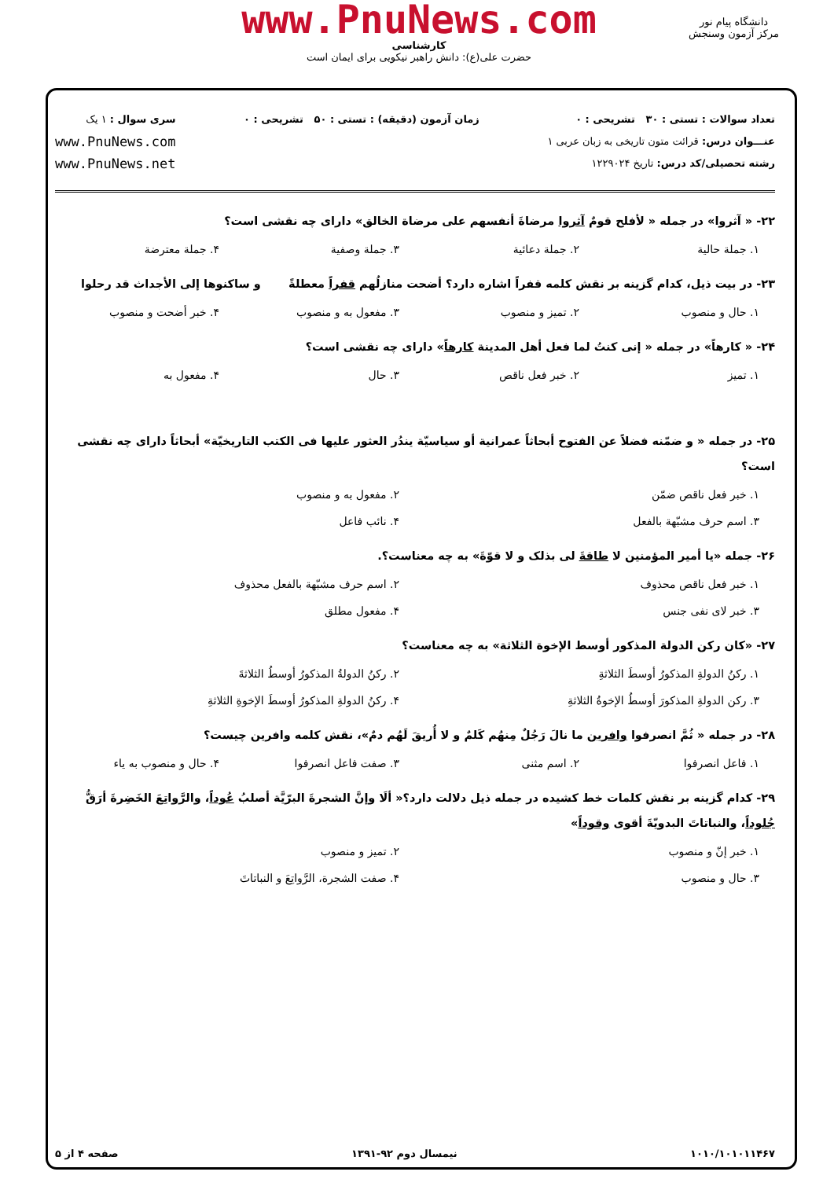دانشگاه پیام نور
مرکز آزمون وسنجش
www.PnuNews.com
کارشناسی
حضرت علی(ع): دانش راهبر نیکویی برای ایمان است
تعداد سوالات : تستی : ۳۰ تشریحی : ۰
عنـــوان درس: قرائت متون تاریخی به زبان عربی ۱
رشته تحصیلی/کد درس: تاریخ ۱۲۲۹۰۲۴
زمان آزمون (دقیقه) : تستی : ۵۰ تشریحی : ۰
سری سوال : ۱ یک
www.PnuNews.com
www.PnuNews.net
۲۲- « آثروا» در جمله « لأفلح قومٌ آثروا مرضاةَ أنفسهم علی مرضاة الخالق» دارای چه نقشی است؟
۱. جملة حالیة ۲. جملة دعائیة ۳. جملة وصفیة ۴. جملة معترضة
۲۳- در بیت ذیل، کدام گزینه بر نقش کلمه قفراً اشاره دارد؟ أضحت منازلُهم قفراً معطلةً و ساکنوها إلی الأجداث قد رحلوا
۱. حال و منصوب ۲. تمیز و منصوب ۳. مفعول به و منصوب ۴. خبر أضحت و منصوب
۲۴- « کارهاً» در جمله « إنی کنتُ لما فعل أهل المدینة کارهاً» دارای چه نقشی است؟
۱. تمیز ۲. خبر فعل ناقص ۳. حال ۴. مفعول به
۲۵- در جمله « و ضمّنه فضلاً عن الفتوح أبحاثاً عمرانیة أو سیاسیّة یندُر العثور علیها فی الکتب التاریخیّة» أبحاثاً دارای چه نقشی است؟
۱. خبر فعل ناقص ضمّن ۲. مفعول به و منصوب ۳. اسم حرف مشبّهة بالفعل ۴. نائب فاعل
۲۶- جمله «یا أمیر المؤمنین لا طاقةَ لی بذلک و لا قوّةَ» به چه معناست؟.
۱. خبر فعل ناقص محذوف ۲. اسم حرف مشبّهة بالفعل محذوف ۳. خبر لای نفی جنس ۴. مفعول مطلق
۲۷- «کان رکن الدولة المذکور أوسط الإخوة الثلاثة» به چه معناست؟
۱. رکنُ الدولةِ المذکورُ أوسطَ الثلاثةِ ۲. رکنُ الدولةُ المذکورُ أوسطُ الثلاثةَ ۳. رکن الدولةِ المذکورَ أوسطُ الإخوةُ الثلاثةِ ۴. رکنُ الدولةِ المذکورُ أوسطَ الإخوةِ الثلاثةِ
۲۸- در جمله « ثُمَّ انصرفوا وافرین ما نالَ رَجُلٌ مِنهُم کَلمٌ و لا أُریقَ لَهُم دمٌ»، نقش کلمه وافرین چیست؟
۱. فاعل انصرفوا ۲. اسم مثنی ۳. صفت فاعل انصرفوا ۴. حال و منصوب به یاء
۲۹- کدام گزینه بر نقش کلمات خط کشیده در جمله ذیل دلالت دارد؟« ألَا وإنَّ الشجرةَ البرّیَّة أصلبُ عُوداً، والرَّواتِعَ الخَضِرةَ أرَقُّ جُلوداً، والنباتاتَ البدویّةَ أقوی وقوداً»
۱. خبر إنّ و منصوب ۲. تمیز و منصوب ۳. حال و منصوب ۴. صفت الشجرة، الرَّواتِعَ و النباتاتَ
۱۰۱۰/۱۰۱۰۱۱۴۶۷ نیمسال دوم ۹۲-۱۳۹۱ صفحه ۴ از ۵